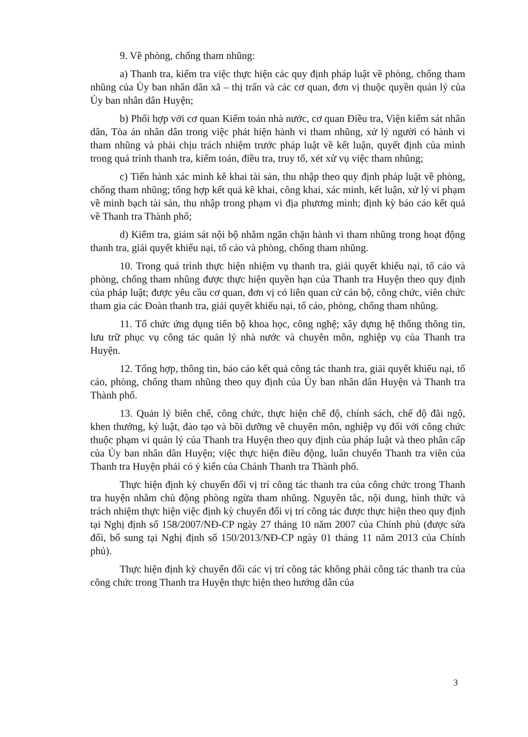9. Về phòng, chống tham nhũng:
a) Thanh tra, kiểm tra việc thực hiện các quy định pháp luật về phòng, chống tham nhũng của Ủy ban nhân dân xã – thị trấn và các cơ quan, đơn vị thuộc quyền quản lý của Ủy ban nhân dân Huyện;
b) Phối hợp với cơ quan Kiểm toán nhà nước, cơ quan Điều tra, Viện kiểm sát nhân dân, Tòa án nhân dân trong việc phát hiện hành vi tham nhũng, xử lý người có hành vi tham nhũng và phải chịu trách nhiệm trước pháp luật về kết luận, quyết định của mình trong quá trình thanh tra, kiểm toán, điều tra, truy tố, xét xử vụ việc tham nhũng;
c) Tiến hành xác minh kê khai tài sản, thu nhập theo quy định pháp luật về phòng, chống tham nhũng; tổng hợp kết quả kê khai, công khai, xác minh, kết luận, xử lý vi phạm về minh bạch tài sản, thu nhập trong phạm vi địa phương mình; định kỳ báo cáo kết quả về Thanh tra Thành phố;
d) Kiểm tra, giám sát nội bộ nhằm ngăn chặn hành vi tham nhũng trong hoạt động thanh tra, giải quyết khiếu nại, tố cáo và phòng, chống tham nhũng.
10. Trong quá trình thực hiện nhiệm vụ thanh tra, giải quyết khiếu nại, tố cáo và phòng, chống tham nhũng được thực hiện quyền hạn của Thanh tra Huyện theo quy định của pháp luật; được yêu cầu cơ quan, đơn vị có liên quan cử cán bộ, công chức, viên chức tham gia các Đoàn thanh tra, giải quyết khiếu nại, tố cáo, phòng, chống tham nhũng.
11. Tổ chức ứng dụng tiến bộ khoa học, công nghệ; xây dựng hệ thống thông tin, lưu trữ phục vụ công tác quản lý nhà nước và chuyên môn, nghiệp vụ của Thanh tra Huyện.
12. Tổng hợp, thông tin, báo cáo kết quả công tác thanh tra, giải quyết khiếu nại, tố cáo, phòng, chống tham nhũng theo quy định của Ủy ban nhân dân Huyện và Thanh tra Thành phố.
13. Quản lý biên chế, công chức, thực hiện chế độ, chính sách, chế độ đãi ngộ, khen thưởng, kỷ luật, đào tạo và bồi dưỡng về chuyên môn, nghiệp vụ đối với công chức thuộc phạm vi quản lý của Thanh tra Huyện theo quy định của pháp luật và theo phân cấp của Ủy ban nhân dân Huyện; việc thực hiện điều động, luân chuyển Thanh tra viên của Thanh tra Huyện phải có ý kiến của Chánh Thanh tra Thành phố.
Thực hiện định kỳ chuyển đổi vị trí công tác thanh tra của công chức trong Thanh tra huyện nhằm chủ động phòng ngừa tham nhũng. Nguyên tắc, nội dung, hình thức và trách nhiệm thực hiện việc định kỳ chuyển đổi vị trí công tác được thực hiện theo quy định tại Nghị định số 158/2007/NĐ-CP ngày 27 tháng 10 năm 2007 của Chính phủ (được sửa đổi, bổ sung tại Nghị định số 150/2013/NĐ-CP ngày 01 tháng 11 năm 2013 của Chính phủ).
Thực hiện định kỳ chuyển đổi các vị trí công tác không phải công tác thanh tra của công chức trong Thanh tra Huyện thực hiện theo hướng dẫn của
3